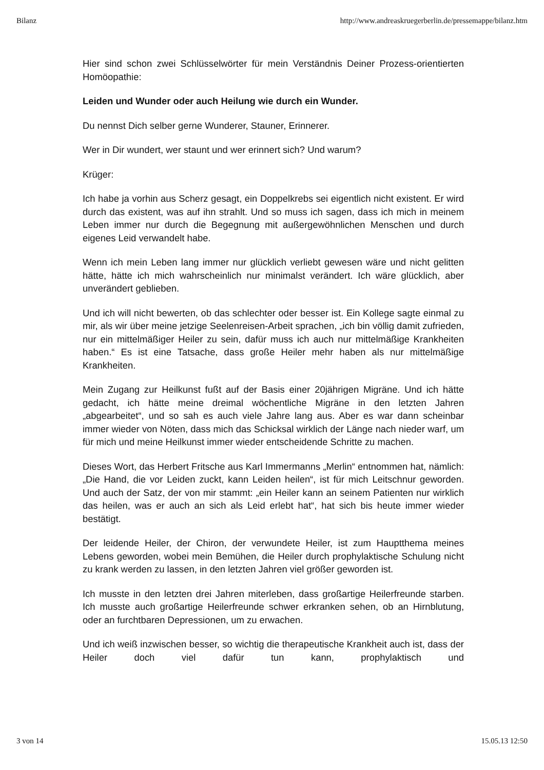Bilanz http://www.andreaskruegerberlin.de/pressemappe/bilanz.htm
Hier sind schon zwei Schlüsselwörter für mein Verständnis Deiner Prozess-orientierten Homöopathie:
Leiden und Wunder oder auch Heilung wie durch ein Wunder.
Du nennst Dich selber gerne Wunderer, Stauner, Erinnerer.
Wer in Dir wundert, wer staunt und wer erinnert sich? Und warum?
Krüger:
Ich habe ja vorhin aus Scherz gesagt, ein Doppelkrebs sei eigentlich nicht existent. Er wird durch das existent, was auf ihn strahlt. Und so muss ich sagen, dass ich mich in meinem Leben immer nur durch die Begegnung mit außergewöhnlichen Menschen und durch eigenes Leid verwandelt habe.
Wenn ich mein Leben lang immer nur glücklich verliebt gewesen wäre und nicht gelitten hätte, hätte ich mich wahrscheinlich nur minimalst verändert. Ich wäre glücklich, aber unverändert geblieben.
Und ich will nicht bewerten, ob das schlechter oder besser ist. Ein Kollege sagte einmal zu mir, als wir über meine jetzige Seelenreisen-Arbeit sprachen, „ich bin völlig damit zufrieden, nur ein mittelmäßiger Heiler zu sein, dafür muss ich auch nur mittelmäßige Krankheiten haben.“ Es ist eine Tatsache, dass große Heiler mehr haben als nur mittelmäßige Krankheiten.
Mein Zugang zur Heilkunst fußt auf der Basis einer 20jährigen Migräne. Und ich hätte gedacht, ich hätte meine dreimal wöchentliche Migräne in den letzten Jahren „abgearbeitet“, und so sah es auch viele Jahre lang aus. Aber es war dann scheinbar immer wieder von Nöten, dass mich das Schicksal wirklich der Länge nach nieder warf, um für mich und meine Heilkunst immer wieder entscheidende Schritte zu machen.
Dieses Wort, das Herbert Fritsche aus Karl Immermanns „Merlin“ entnommen hat, nämlich: „Die Hand, die vor Leiden zuckt, kann Leiden heilen“, ist für mich Leitschnur geworden. Und auch der Satz, der von mir stammt: „ein Heiler kann an seinem Patienten nur wirklich das heilen, was er auch an sich als Leid erlebt hat“, hat sich bis heute immer wieder bestätigt.
Der leidende Heiler, der Chiron, der verwundete Heiler, ist zum Hauptthema meines Lebens geworden, wobei mein Bemühen, die Heiler durch prophylaktische Schulung nicht zu krank werden zu lassen, in den letzten Jahren viel größer geworden ist.
Ich musste in den letzten drei Jahren miterleben, dass großartige Heilerfreunde starben. Ich musste auch großartige Heilerfreunde schwer erkranken sehen, ob an Hirnblutung, oder an furchtbaren Depressionen, um zu erwachen.
Und ich weiß inzwischen besser, so wichtig die therapeutische Krankheit auch ist, dass der Heiler doch viel dafür tun kann, prophylaktisch und
3 von 14 15.05.13 12:50